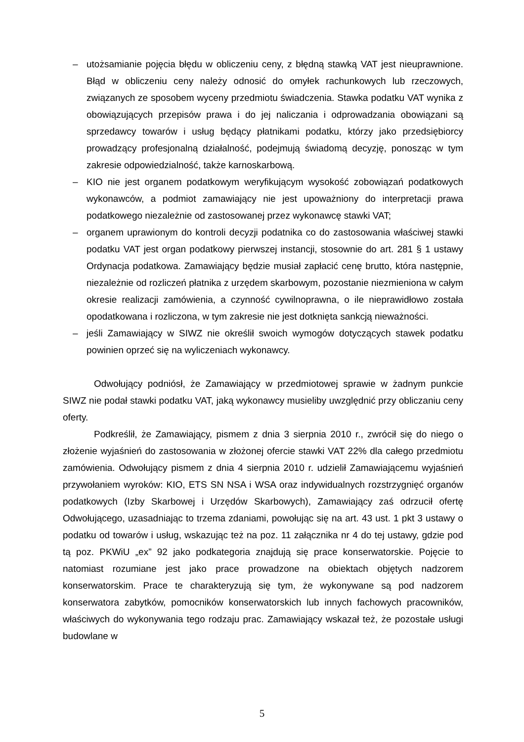– utożsamianie pojęcia błędu w obliczeniu ceny, z błędną stawką VAT jest nieuprawnione. Błąd w obliczeniu ceny należy odnosić do omyłek rachunkowych lub rzeczowych, związanych ze sposobem wyceny przedmiotu świadczenia. Stawka podatku VAT wynika z obowiązujących przepisów prawa i do jej naliczania i odprowadzania obowiązani są sprzedawcy towarów i usług będący płatnikami podatku, którzy jako przedsiębiorcy prowadzący profesjonalną działalność, podejmują świadomą decyzję, ponosząc w tym zakresie odpowiedzialność, także karnoskarbową.
– KIO nie jest organem podatkowym weryfikującym wysokość zobowiązań podatkowych wykonawców, a podmiot zamawiający nie jest upoważniony do interpretacji prawa podatkowego niezależnie od zastosowanej przez wykonawcę stawki VAT;
– organem uprawionym do kontroli decyzji podatnika co do zastosowania właściwej stawki podatku VAT jest organ podatkowy pierwszej instancji, stosownie do art. 281 § 1 ustawy Ordynacja podatkowa. Zamawiający będzie musiał zapłacić cenę brutto, która następnie, niezależnie od rozliczeń płatnika z urzędem skarbowym, pozostanie niezmieniona w całym okresie realizacji zamówienia, a czynność cywilnoprawna, o ile nieprawidłowo została opodatkowana i rozliczona, w tym zakresie nie jest dotknięta sankcją nieważności.
– jeśli Zamawiający w SIWZ nie określił swoich wymogów dotyczących stawek podatku powinien oprzeć się na wyliczeniach wykonawcy.
Odwołujący podniósł, że Zamawiający w przedmiotowej sprawie w żadnym punkcie SIWZ nie podał stawki podatku VAT, jaką wykonawcy musieliby uwzględnić przy obliczaniu ceny oferty.
Podkreślił, że Zamawiający, pismem z dnia 3 sierpnia 2010 r., zwrócił się do niego o złożenie wyjaśnień do zastosowania w złożonej ofercie stawki VAT 22% dla całego przedmiotu zamówienia. Odwołujący pismem z dnia 4 sierpnia 2010 r. udzielił Zamawiającemu wyjaśnień przywołaniem wyroków: KIO, ETS SN NSA i WSA oraz indywidualnych rozstrzygnięć organów podatkowych (Izby Skarbowej i Urzędów Skarbowych), Zamawiający zaś odrzucił ofertę Odwołującego, uzasadniając to trzema zdaniami, powołując się na art. 43 ust. 1 pkt 3 ustawy o podatku od towarów i usług, wskazując też na poz. 11 załącznika nr 4 do tej ustawy, gdzie pod tą poz. PKWiU „ex” 92 jako podkategoria znajdują się prace konserwatorskie. Pojęcie to natomiast rozumiane jest jako prace prowadzone na obiektach objętych nadzorem konserwatorskim. Prace te charakteryzują się tym, że wykonywane są pod nadzorem konserwatora zabytków, pomocników konserwatorskich lub innych fachowych pracowników, właściwych do wykonywania tego rodzaju prac. Zamawiający wskazał też, że pozostałe usługi budowlane w
5